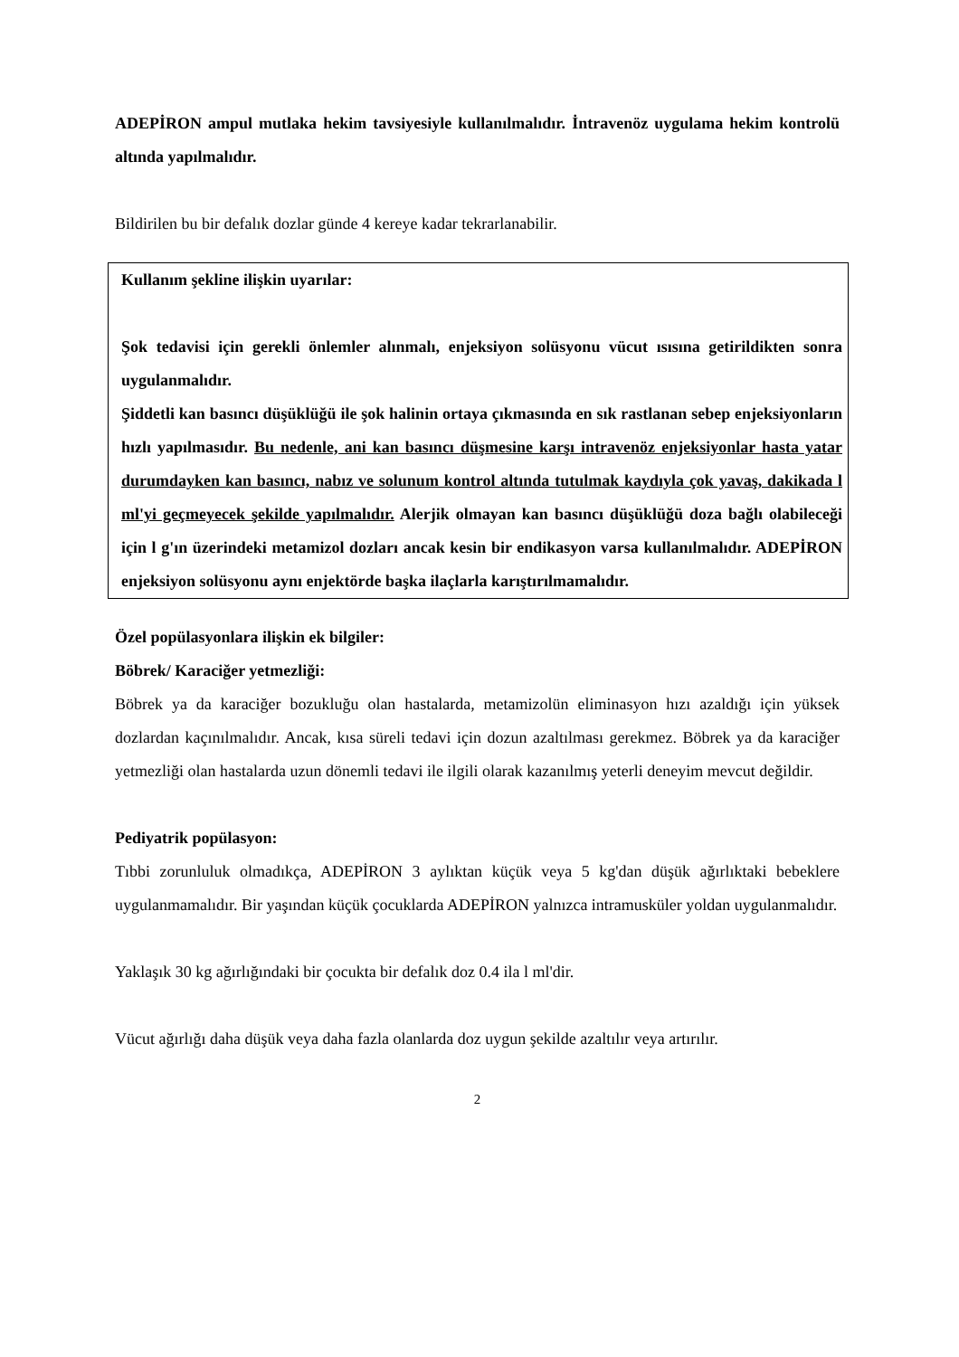ADEPİRON ampul mutlaka hekim tavsiyesiyle kullanılmalıdır. İntravenöz uygulama hekim kontrolü altında yapılmalıdır.
Bildirilen bu bir defalık dozlar günde 4 kereye kadar tekrarlanabilir.
Kullanım şekline ilişkin uyarılar:
Şok tedavisi için gerekli önlemler alınmalı, enjeksiyon solüsyonu vücut ısısına getirildikten sonra uygulanmalıdır.
Şiddetli kan basıncı düşüklüğü ile şok halinin ortaya çıkmasında en sık rastlanan sebep enjeksiyonların hızlı yapılmasıdır. Bu nedenle, ani kan basıncı düşmesine karşı intravenöz enjeksiyonlar hasta yatar durumdayken kan basıncı, nabız ve solunum kontrol altında tutulmak kaydıyla çok yavaş, dakikada l ml'yi geçmeyecek şekilde yapılmalıdır. Alerjik olmayan kan basıncı düşüklüğü doza bağlı olabileceği için l g'ın üzerindeki metamizol dozları ancak kesin bir endikasyon varsa kullanılmalıdır. ADEPİRON enjeksiyon solüsyonu aynı enjektörde başka ilaçlarla karıştırılmamalıdır.
Özel popülasyonlara ilişkin ek bilgiler:
Böbrek/ Karaciğer yetmezliği:
Böbrek ya da karaciğer bozukluğu olan hastalarda, metamizolün eliminasyon hızı azaldığı için yüksek dozlardan kaçınılmalıdır. Ancak, kısa süreli tedavi için dozun azaltılması gerekmez. Böbrek ya da karaciğer yetmezliği olan hastalarda uzun dönemli tedavi ile ilgili olarak kazanılmış yeterli deneyim mevcut değildir.
Pediyatrik popülasyon:
Tıbbi zorunluluk olmadıkça, ADEPİRON 3 aylıktan küçük veya 5 kg'dan düşük ağırlıktaki bebeklere uygulanmamalıdır. Bir yaşından küçük çocuklarda ADEPİRON yalnızca intramusküler yoldan uygulanmalıdır.
Yaklaşık 30 kg ağırlığındaki bir çocukta bir defalık doz 0.4 ila l ml'dir.
Vücut ağırlığı daha düşük veya daha fazla olanlarda doz uygun şekilde azaltılır veya artırılır.
2